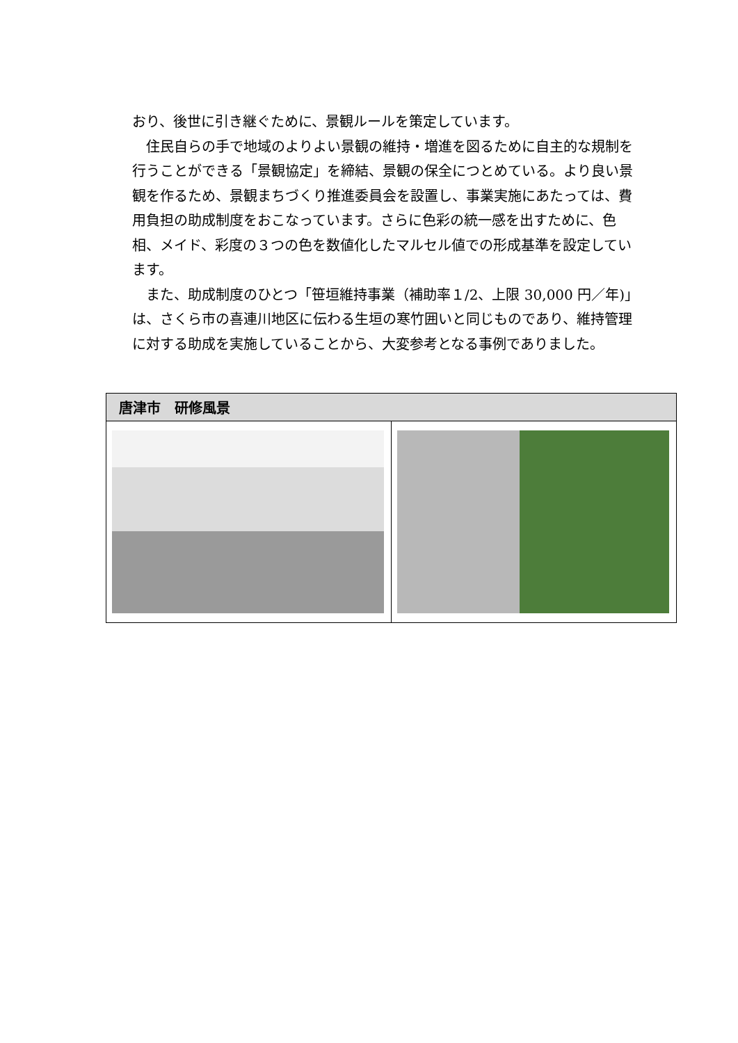おり、後世に引き継ぐために、景観ルールを策定しています。
　住民自らの手で地域のよりよい景観の維持・増進を図るために自主的な規制を行うことができる「景観協定」を締結、景観の保全につとめている。より良い景観を作るため、景観まちづくり推進委員会を設置し、事業実施にあたっては、費用負担の助成制度をおこなっています。さらに色彩の統一感を出すために、色相、メイド、彩度の３つの色を数値化したマルセル値での形成基準を設定しています。
　また、助成制度のひとつ「笹垣維持事業（補助率１/2、上限 30,000 円／年)」は、さくら市の喜連川地区に伝わる生垣の寒竹囲いと同じものであり、維持管理に対する助成を実施していることから、大変参考となる事例でありました。
| 唐津市 研修風景 | |
| --- | --- |